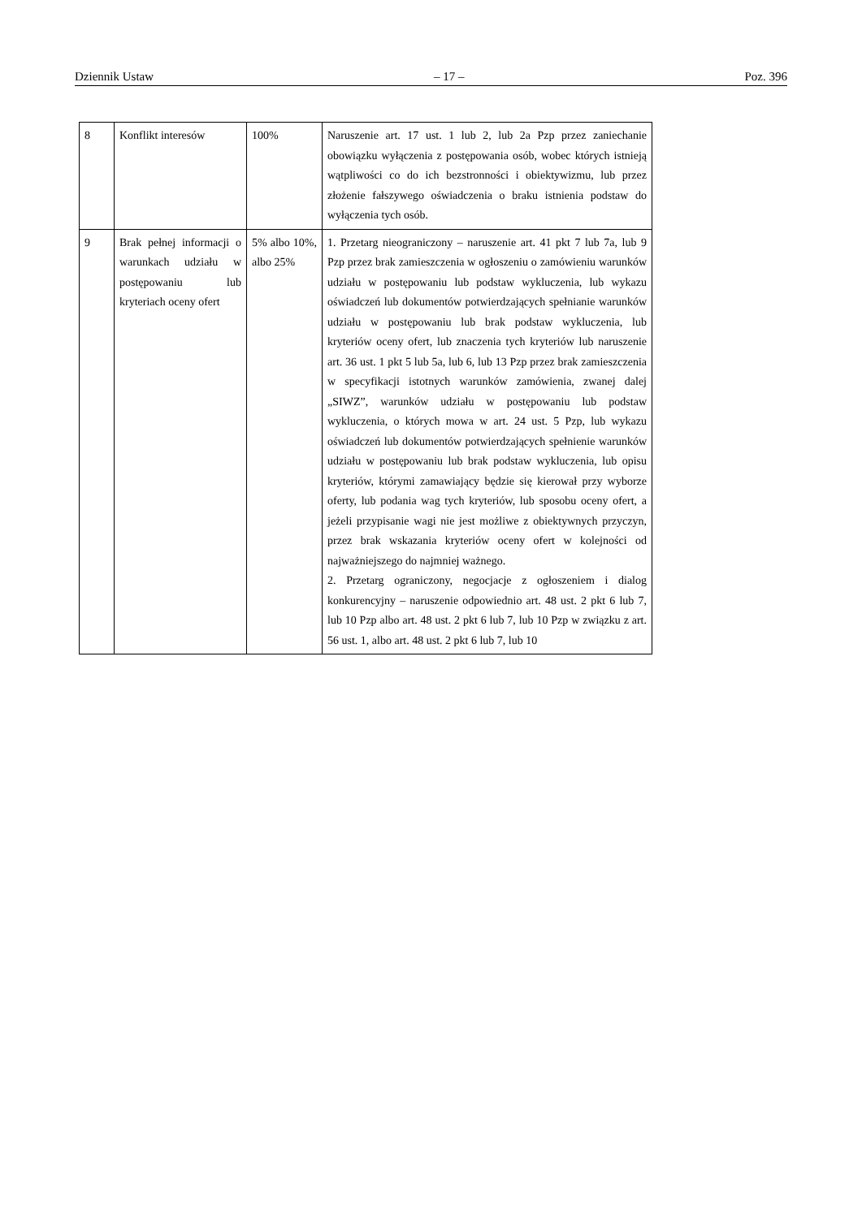Dziennik Ustaw – 17 – Poz. 396
| 8 | Konflikt interesów | 100% | Naruszenie art. 17 ust. 1 lub 2, lub 2a Pzp przez zaniechanie obowiązku wyłączenia z postępowania osób, wobec których istnieją wątpliwości co do ich bezstronności i obiektywizmu, lub przez złożenie fałszywego oświadczenia o braku istnienia podstaw do wyłączenia tych osób. |
| 9 | Brak pełnej informacji o warunkach udziału w postępowaniu lub kryteriach oceny ofert | 5% albo 10%, albo 25% | 1. Przetarg nieograniczony – naruszenie art. 41 pkt 7 lub 7a, lub 9 Pzp przez brak zamieszczenia w ogłoszeniu o zamówieniu warunków udziału w postępowaniu lub podstaw wykluczenia, lub wykazu oświadczeń lub dokumentów potwierdzających spełnianie warunków udziału w postępowaniu lub brak podstaw wykluczenia, lub kryteriów oceny ofert, lub znaczenia tych kryteriów lub naruszenie art. 36 ust. 1 pkt 5 lub 5a, lub 6, lub 13 Pzp przez brak zamieszczenia w specyfikacji istotnych warunków zamówienia, zwanej dalej „SIWZ”, warunków udziału w postępowaniu lub podstaw wykluczenia, o których mowa w art. 24 ust. 5 Pzp, lub wykazu oświadczeń lub dokumentów potwierdzających spełnienie warunków udziału w postępowaniu lub brak podstaw wykluczenia, lub opisu kryteriów, którymi zamawiający będzie się kierował przy wyborze oferty, lub podania wag tych kryteriów, lub sposobu oceny ofert, a jeżeli przypisanie wagi nie jest możliwe z obiektywnych przyczyn, przez brak wskazania kryteriów oceny ofert w kolejności od najważniejszego do najmniej ważnego. 2. Przetarg ograniczony, negocjacje z ogłoszeniem i dialog konkurencyjny – naruszenie odpowiednio art. 48 ust. 2 pkt 6 lub 7, lub 10 Pzp albo art. 48 ust. 2 pkt 6 lub 7, lub 10 Pzp w związku z art. 56 ust. 1, albo art. 48 ust. 2 pkt 6 lub 7, lub 10 |